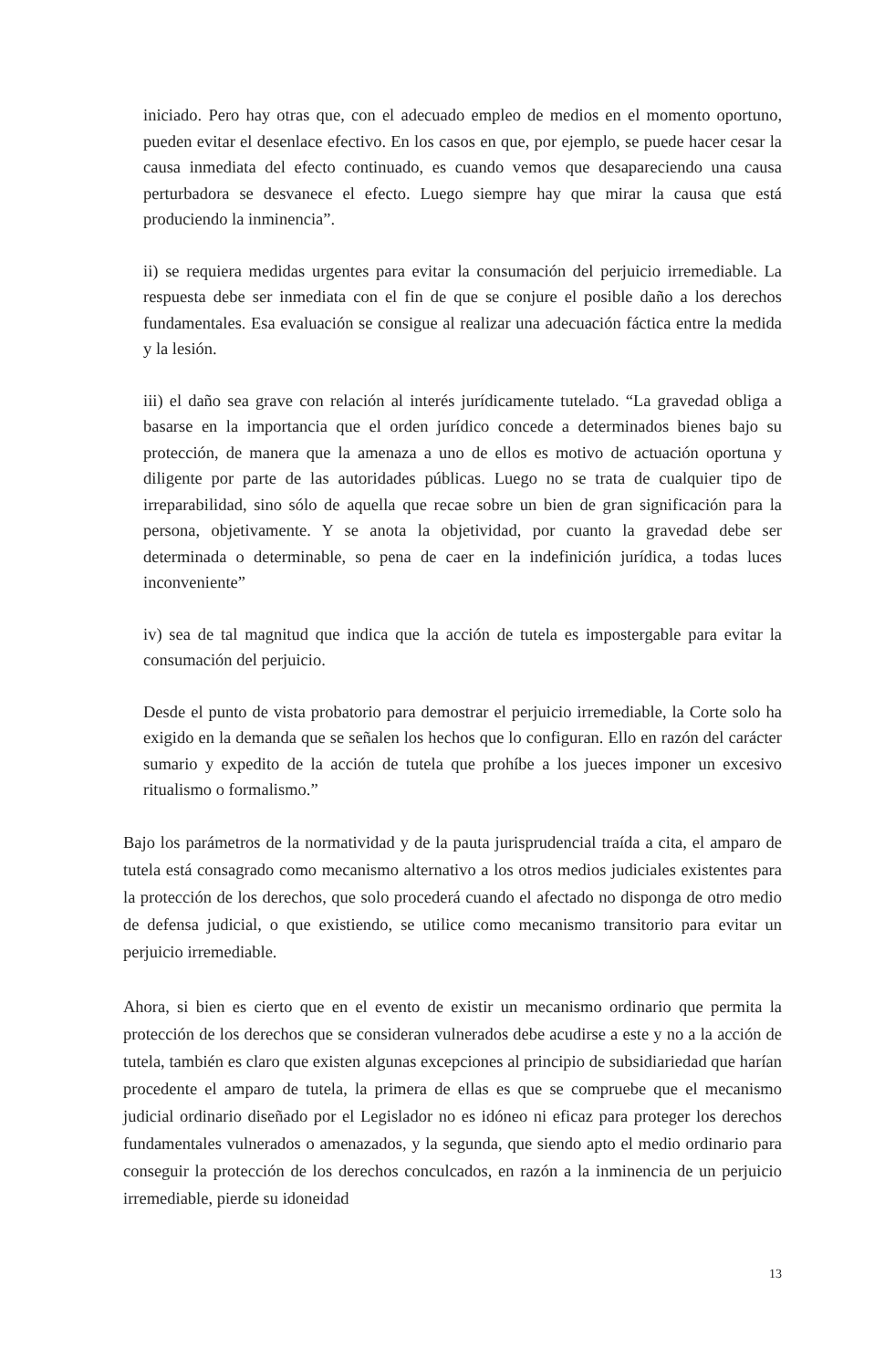iniciado. Pero hay otras que, con el adecuado empleo de medios en el momento oportuno, pueden evitar el desenlace efectivo. En los casos en que, por ejemplo, se puede hacer cesar la causa inmediata del efecto continuado, es cuando vemos que desapareciendo una causa perturbadora se desvanece el efecto. Luego siempre hay que mirar la causa que está produciendo la inminencia”.
ii) se requiera medidas urgentes para evitar la consumación del perjuicio irremediable. La respuesta debe ser inmediata con el fin de que se conjure el posible daño a los derechos fundamentales. Esa evaluación se consigue al realizar una adecuación fáctica entre la medida y la lesión.
iii) el daño sea grave con relación al interés jurídicamente tutelado. “La gravedad obliga a basarse en la importancia que el orden jurídico concede a determinados bienes bajo su protección, de manera que la amenaza a uno de ellos es motivo de actuación oportuna y diligente por parte de las autoridades públicas. Luego no se trata de cualquier tipo de irreparabilidad, sino sólo de aquella que recae sobre un bien de gran significación para la persona, objetivamente. Y se anota la objetividad, por cuanto la gravedad debe ser determinada o determinable, so pena de caer en la indefinición jurídica, a todas luces inconveniente”
iv) sea de tal magnitud que indica que la acción de tutela es impostergable para evitar la consumación del perjuicio.
Desde el punto de vista probatorio para demostrar el perjuicio irremediable, la Corte solo ha exigido en la demanda que se señalen los hechos que lo configuran. Ello en razón del carácter sumario y expedito de la acción de tutela que prohíbe a los jueces imponer un excesivo ritualismo o formalismo.”
Bajo los parámetros de la normatividad y de la pauta jurisprudencial traída a cita, el amparo de tutela está consagrado como mecanismo alternativo a los otros medios judiciales existentes para la protección de los derechos, que solo procederá cuando el afectado no disponga de otro medio de defensa judicial, o que existiendo, se utilice como mecanismo transitorio para evitar un perjuicio irremediable.
Ahora, si bien es cierto que en el evento de existir un mecanismo ordinario que permita la protección de los derechos que se consideran vulnerados debe acudirse a este y no a la acción de tutela, también es claro que existen algunas excepciones al principio de subsidiariedad que harían procedente el amparo de tutela, la primera de ellas es que se compruebe que el mecanismo judicial ordinario diseñado por el Legislador no es idóneo ni eficaz para proteger los derechos fundamentales vulnerados o amenazados, y la segunda, que siendo apto el medio ordinario para conseguir la protección de los derechos conculcados, en razón a la inminencia de un perjuicio irremediable, pierde su idoneidad
13